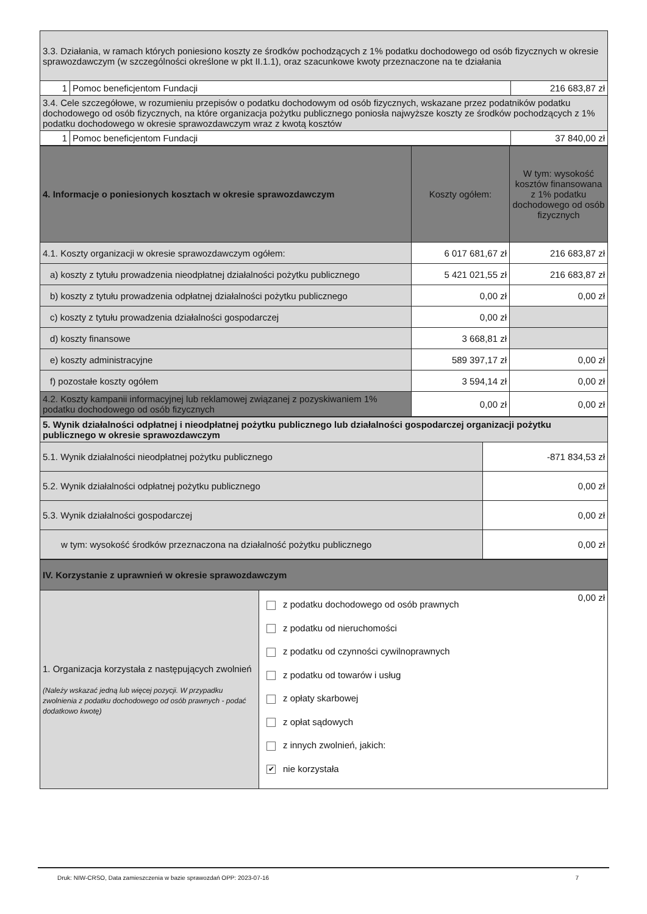| 3.3. Działania, w ramach których poniesiono koszty ze środków pochodzących z 1% podatku dochodowego od osób fizycznych w okresie sprawozdawczym (w szczególności określone w pkt II.1.1), oraz szacunkowe kwoty przeznaczone na te działania | | |
| 1 | Pomoc beneficjentom Fundacji | 216 683,87 zł |
| 3.4. Cele szczegółowe, w rozumieniu przepisów o podatku dochodowym od osób fizycznych, wskazane przez podatników podatku dochodowego od osób fizycznych, na które organizacja pożytku publicznego poniosła najwyższe koszty ze środków pochodzących z 1% podatku dochodowego w okresie sprawozdawczym wraz z kwotą kosztów | | |
| 1 | Pomoc beneficjentom Fundacji | 37 840,00 zł |
| 4. Informacje o poniesionych kosztach w okresie sprawozdawczym | Koszty ogółem: | W tym: wysokość kosztów finansowana z 1% podatku dochodowego od osób fizycznych |
| 4.1. Koszty organizacji w okresie sprawozdawczym ogółem: | 6 017 681,67 zł | 216 683,87 zł |
| a) koszty z tytułu prowadzenia nieodpłatnej działalności pożytku publicznego | 5 421 021,55 zł | 216 683,87 zł |
| b) koszty z tytułu prowadzenia odpłatnej działalności pożytku publicznego | 0,00 zł | 0,00 zł |
| c) koszty z tytułu prowadzenia działalności gospodarczej | 0,00 zł | |
| d) koszty finansowe | 3 668,81 zł | |
| e) koszty administracyjne | 589 397,17 zł | 0,00 zł |
| f) pozostałe koszty ogółem | 3 594,14 zł | 0,00 zł |
| 4.2. Koszty kampanii informacyjnej lub reklamowej związanej z pozyskiwaniem 1% podatku dochodowego od osób fizycznych | 0,00 zł | 0,00 zł |
| 5. Wynik działalności odpłatnej i nieodpłatnej pożytku publicznego lub działalności gospodarczej organizacji pożytku publicznego w okresie sprawozdawczym | |
| --- | --- |
| 5.1. Wynik działalności nieodpłatnej pożytku publicznego | -871 834,53 zł |
| 5.2. Wynik działalności odpłatnej pożytku publicznego | 0,00 zł |
| 5.3. Wynik działalności gospodarczej | 0,00 zł |
| w tym: wysokość środków przeznaczona na działalność pożytku publicznego | 0,00 zł |
| IV. Korzystanie z uprawnień w okresie sprawozdawczym | | |
| --- | --- | --- |
| 1. Organizacja korzystała z następujących zwolnień (Należy wskazać jedną lub więcej pozycji. W przypadku zwolnienia z podatku dochodowego od osób prawnych - podać dodatkowo kwotę) | z podatku dochodowego od osób prawnych z podatku od nieruchomości z podatku od czynności cywilnoprawnych z podatku od towarów i usług z opłaty skarbowej z opłat sądowych z innych zwolnień, jakich: ✔ nie korzystała | 0,00 zł |
Druk: NIW-CRSO, Data zamieszczenia w bazie sprawozdań OPP: 2023-07-16 7